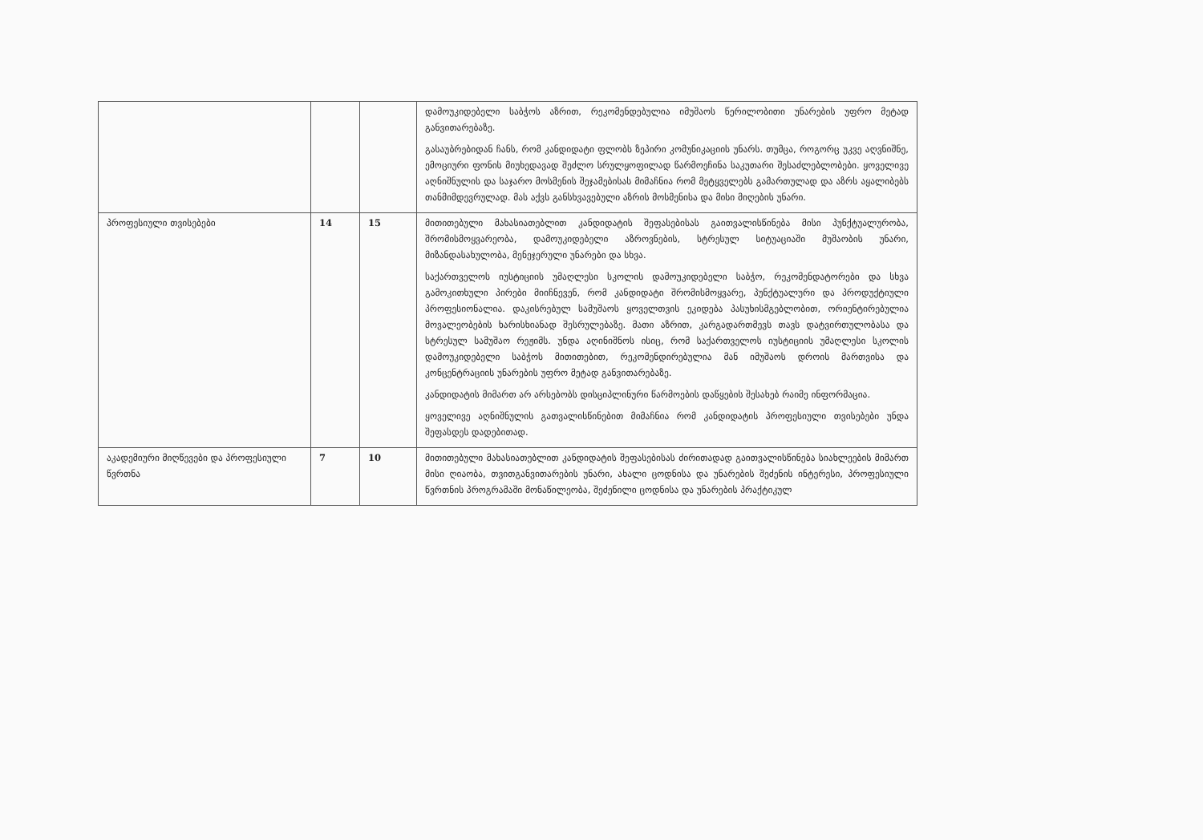| | | | დამოუკიდებელი საბჭოს აზრით, რეკომენდებულია იმუშაოს წერილობითი უნარების უფრო მეტად განვითარებაზე. გასაუბრებიდან ჩანს, რომ კანდიდატი ფლობს ზეპირი კომუნიკაციის უნარს. თუმცა, როგორც უკვე აღვნიშნე, ემოციური ფონის მიუხედავად შეძლო სრულყოფილად წარმოეჩინა საკუთარი შესაძლებლობები. ყოველივე აღნიშნულის და საჯარო მოსმენის შეჯამებისას მიმაჩნია რომ მეტყველებს გამართულად და აზრს აყალიბებს თანმიმდევრულად. მას აქვს განსხვავებული აზრის მოსმენისა და მისი მიღების უნარი. |
| პროფესიული თვისებები | 14 | 15 | მითითებული მახასიათებლით კანდიდატის შეფასებისას გაითვალისწინება მისი პუნქტუალურობა, შრომისმოყვარეობა, დამოუკიდებელი აზროვნების, სტრესულ სიტუაციაში მუშაობის უნარი, მიზანდასახულობა, მენეჯერული უნარები და სხვა. საქართველოს იუსტიციის უმაღლესი სკოლის დამოუკიდებელი საბჭო, რეკომენდატორები და სხვა გამოკითხული პირები მიიჩნევენ, რომ კანდიდატი შრომისმოყვარე, პუნქტუალური და პროდუქტიული პროფესიონალია. დაკისრებულ სამუშაოს ყოველთვის ეკიდება პასუხისმგებლობით, ორიენტირებულია მოვალეობების ხარისხიანად შესრულებაზე. მათი აზრით, კარგადართმევს თავს დატვირთულობასა და სტრესულ სამუშაო რეჟიმს. უნდა აღინიშნოს ისიც, რომ საქართველოს იუსტიციის უმაღლესი სკოლის დამოუკიდებელი საბჭოს მითითებით, რეკომენდირებულია მან იმუშაოს დროის მართვისა და კონცენტრაციის უნარების უფრო მეტად განვითარებაზე. კანდიდატის მიმართ არ არსებობს დისციპლინური წარმოების დაწყების შესახებ რაიმე ინფორმაცია. ყოველივე აღნიშნულის გათვალისწინებით მიმაჩნია რომ კანდიდატის პროფესიული თვისებები უნდა შეფასდეს დადებითად. |
| აკადემიური მიღწევები და პროფესიული წვრთნა | 7 | 10 | მითითებული მახასიათებლით კანდიდატის შეფასებისას ძირითადად გაითვალისწინება სიახლეების მიმართ მისი ღიაობა, თვითგანვითარების უნარი, ახალი ცოდნისა და უნარების შეძენის ინტერესი, პროფესიული წვრთნის პროგრამაში მონაწილეობა, შეძენილი ცოდნისა და უნარების პრაქტიკულ |